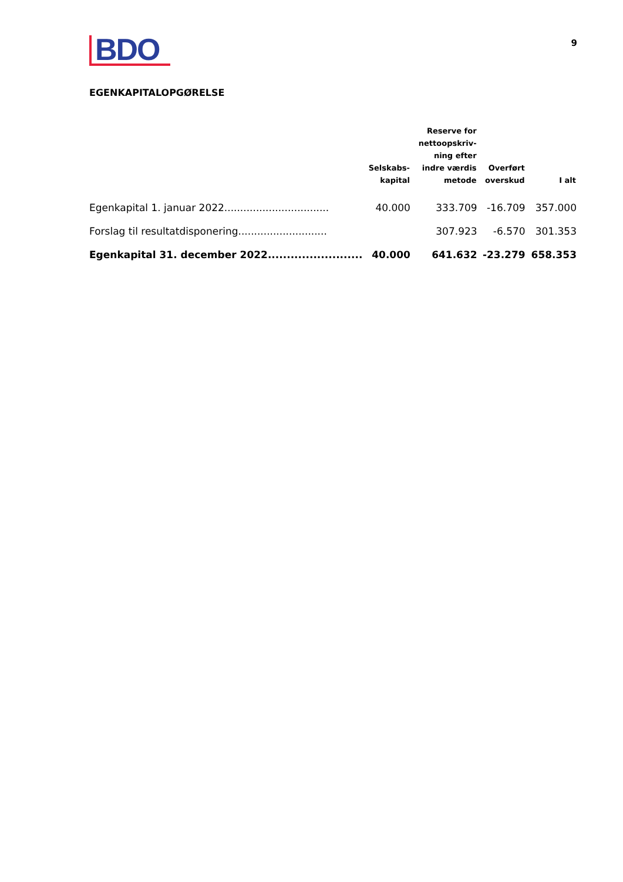BDO
9
EGENKAPITALOPGØRELSE
| | Selskabs- kapital | Reserve for nettoopskriv- ning efter indre værdis metode | Overført overskud | I alt |
| --- | --- | --- | --- | --- |
| Egenkapital 1. januar 2022................................. | 40.000 | 333.709 | -16.709 | 357.000 |
| Forslag til resultatdisponering............................ | | 307.923 | -6.570 | 301.353 |
| Egenkapital 31. december 2022......................... | 40.000 | 641.632 | -23.279 | 658.353 |